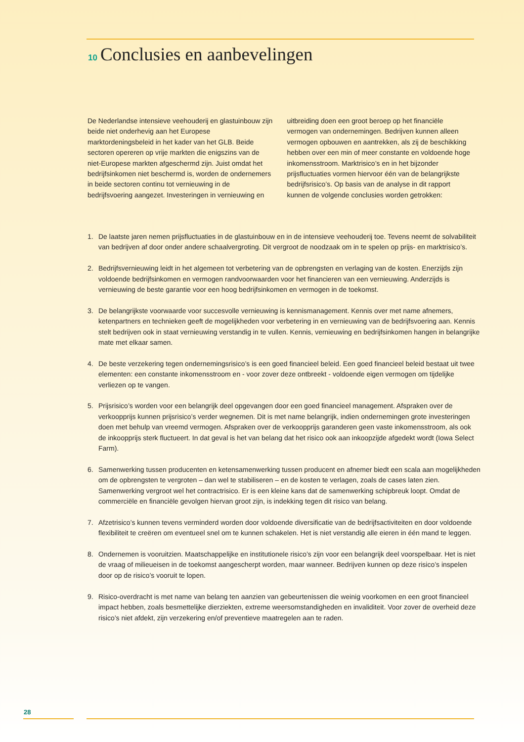10 Conclusies en aanbevelingen
De Nederlandse intensieve veehouderij en glastuinbouw zijn beide niet onderhevig aan het Europese marktordeningsbeleid in het kader van het GLB. Beide sectoren opereren op vrije markten die enigszins van de niet-Europese markten afgeschermd zijn. Juist omdat het bedrijfsinkomen niet beschermd is, worden de ondernemers in beide sectoren continu tot vernieuwing in de bedrijfsvoering aangezet. Investeringen in vernieuwing en uitbreiding doen een groot beroep op het financiële vermogen van ondernemingen. Bedrijven kunnen alleen vermogen opbouwen en aantrekken, als zij de beschikking hebben over een min of meer constante en voldoende hoge inkomensstroom. Marktrisico’s en in het bijzonder prijsfluctuaties vormen hiervoor één van de belangrijkste bedrijfsrisico’s. Op basis van de analyse in dit rapport kunnen de volgende conclusies worden getrokken:
1. De laatste jaren nemen prijsfluctuaties in de glastuinbouw en in de intensieve veehouderij toe. Tevens neemt de solvabiliteit van bedrijven af door onder andere schaalvergroting. Dit vergroot de noodzaak om in te spelen op prijs- en marktrisico’s.
2. Bedrijfsvernieuwing leidt in het algemeen tot verbetering van de opbrengsten en verlaging van de kosten. Enerzijds zijn voldoende bedrijfsinkomen en vermogen randvoorwaarden voor het financieren van een vernieuwing. Anderzijds is vernieuwing de beste garantie voor een hoog bedrijfsinkomen en vermogen in de toekomst.
3. De belangrijkste voorwaarde voor succesvolle vernieuwing is kennismanagement. Kennis over met name afnemers, ketenpartners en technieken geeft de mogelijkheden voor verbetering in en vernieuwing van de bedrijfsvoering aan. Kennis stelt bedrijven ook in staat vernieuwing verstandig in te vullen. Kennis, vernieuwing en bedrijfsinkomen hangen in belangrijke mate met elkaar samen.
4. De beste verzekering tegen ondernemingsrisico’s is een goed financieel beleid. Een goed financieel beleid bestaat uit twee elementen: een constante inkomensstroom en - voor zover deze ontbreekt - voldoende eigen vermogen om tijdelijke verliezen op te vangen.
5. Prijsrisico’s worden voor een belangrijk deel opgevangen door een goed financieel management. Afspraken over de verkoopprijs kunnen prijsrisico’s verder wegnemen. Dit is met name belangrijk, indien ondernemingen grote investeringen doen met behulp van vreemd vermogen. Afspraken over de verkoopprijs garanderen geen vaste inkomensstroom, als ook de inkoopprijs sterk fluctueert. In dat geval is het van belang dat het risico ook aan inkoopzijde afgedekt wordt (Iowa Select Farm).
6. Samenwerking tussen producenten en ketensamenwerking tussen producent en afnemer biedt een scala aan mogelijkheden om de opbrengsten te vergroten – dan wel te stabiliseren – en de kosten te verlagen, zoals de cases laten zien. Samenwerking vergroot wel het contractrisico. Er is een kleine kans dat de samenwerking schipbreuk loopt. Omdat de commerciële en financiële gevolgen hiervan groot zijn, is indekking tegen dit risico van belang.
7. Afzetrisico’s kunnen tevens verminderd worden door voldoende diversificatie van de bedrijfsactiviteiten en door voldoende flexibiliteit te creëren om eventueel snel om te kunnen schakelen. Het is niet verstandig alle eieren in één mand te leggen.
8. Ondernemen is vooruitzien. Maatschappelijke en institutionele risico’s zijn voor een belangrijk deel voorspelbaar. Het is niet de vraag of milieueisen in de toekomst aangescherpt worden, maar wanneer. Bedrijven kunnen op deze risico’s inspelen door op de risico’s vooruit te lopen.
9. Risico-overdracht is met name van belang ten aanzien van gebeurtenissen die weinig voorkomen en een groot financieel impact hebben, zoals besmettelijke dierziekten, extreme weersomstandigheden en invaliditeit. Voor zover de overheid deze risico’s niet afdekt, zijn verzekering en/of preventieve maatregelen aan te raden.
28